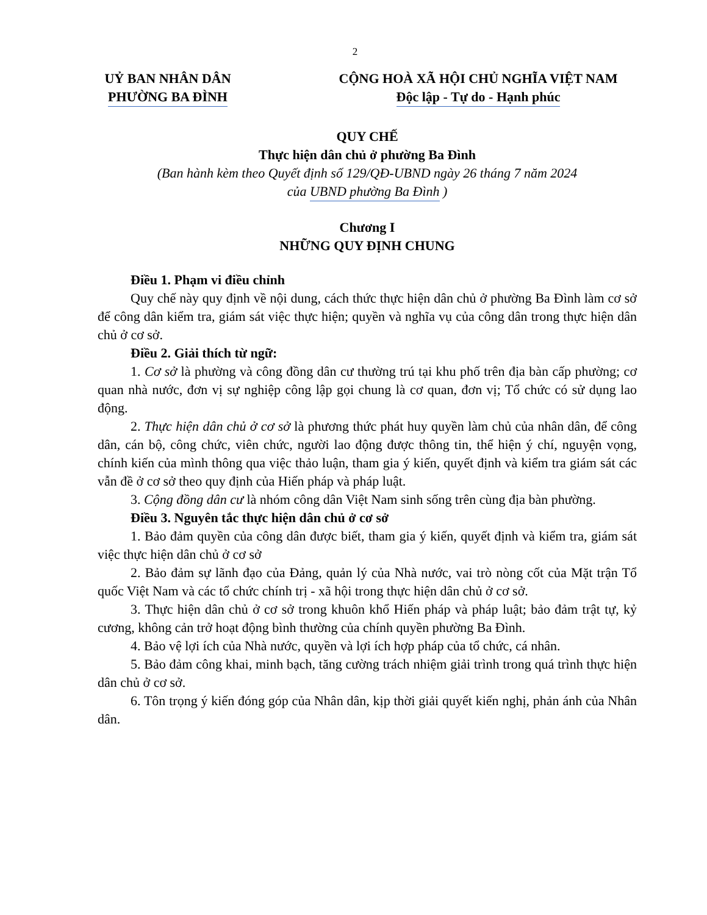2
UỶ BAN NHÂN DÂN
PHƯỜNG BA ĐÌNH
CỘNG HOÀ XÃ HỘI CHỦ NGHĨA VIỆT NAM
Độc lập - Tự do - Hạnh phúc
QUY CHẾ
Thực hiện dân chủ ở phường Ba Đình
(Ban hành kèm theo Quyết định số 129/QĐ-UBND ngày 26 tháng 7 năm 2024
của UBND phường Ba Đình )
Chương I
NHỮNG QUY ĐỊNH CHUNG
Điều 1. Phạm vi điều chỉnh
Quy chế này quy định về nội dung, cách thức thực hiện dân chủ ở phường Ba Đình làm cơ sở để công dân kiểm tra, giám sát việc thực hiện; quyền và nghĩa vụ của công dân trong thực hiện dân chủ ở cơ sở.
Điều 2. Giải thích từ ngữ:
1. Cơ sở là phường và công đồng dân cư thường trú tại khu phố trên địa bàn cấp phường; cơ quan nhà nước, đơn vị sự nghiệp công lập gọi chung là cơ quan, đơn vị; Tổ chức có sử dụng lao động.
2. Thực hiện dân chủ ở cơ sở là phương thức phát huy quyền làm chủ của nhân dân, để công dân, cán bộ, công chức, viên chức, người lao động được thông tin, thể hiện ý chí, nguyện vọng, chính kiến của mình thông qua việc thảo luận, tham gia ý kiến, quyết định và kiểm tra giám sát các vẫn đề ở cơ sở theo quy định của Hiến pháp và pháp luật.
3. Cộng đồng dân cư là nhóm công dân Việt Nam sinh sống trên cùng địa bàn phường.
Điều 3. Nguyên tắc thực hiện dân chủ ở cơ sở
1. Bảo đảm quyền của công dân được biết, tham gia ý kiến, quyết định và kiểm tra, giám sát việc thực hiện dân chủ ở cơ sở
2. Bảo đảm sự lãnh đạo của Đảng, quản lý của Nhà nước, vai trò nòng cốt của Mặt trận Tổ quốc Việt Nam và các tổ chức chính trị - xã hội trong thực hiện dân chủ ở cơ sở.
3. Thực hiện dân chủ ở cơ sở trong khuôn khổ Hiến pháp và pháp luật; bảo đảm trật tự, kỷ cương, không cản trở hoạt động bình thường của chính quyền phường Ba Đình.
4. Bảo vệ lợi ích của Nhà nước, quyền và lợi ích hợp pháp của tổ chức, cá nhân.
5. Bảo đảm công khai, minh bạch, tăng cường trách nhiệm giải trình trong quá trình thực hiện dân chủ ở cơ sở.
6. Tôn trọng ý kiến đóng góp của Nhân dân, kịp thời giải quyết kiến nghị, phản ánh của Nhân dân.